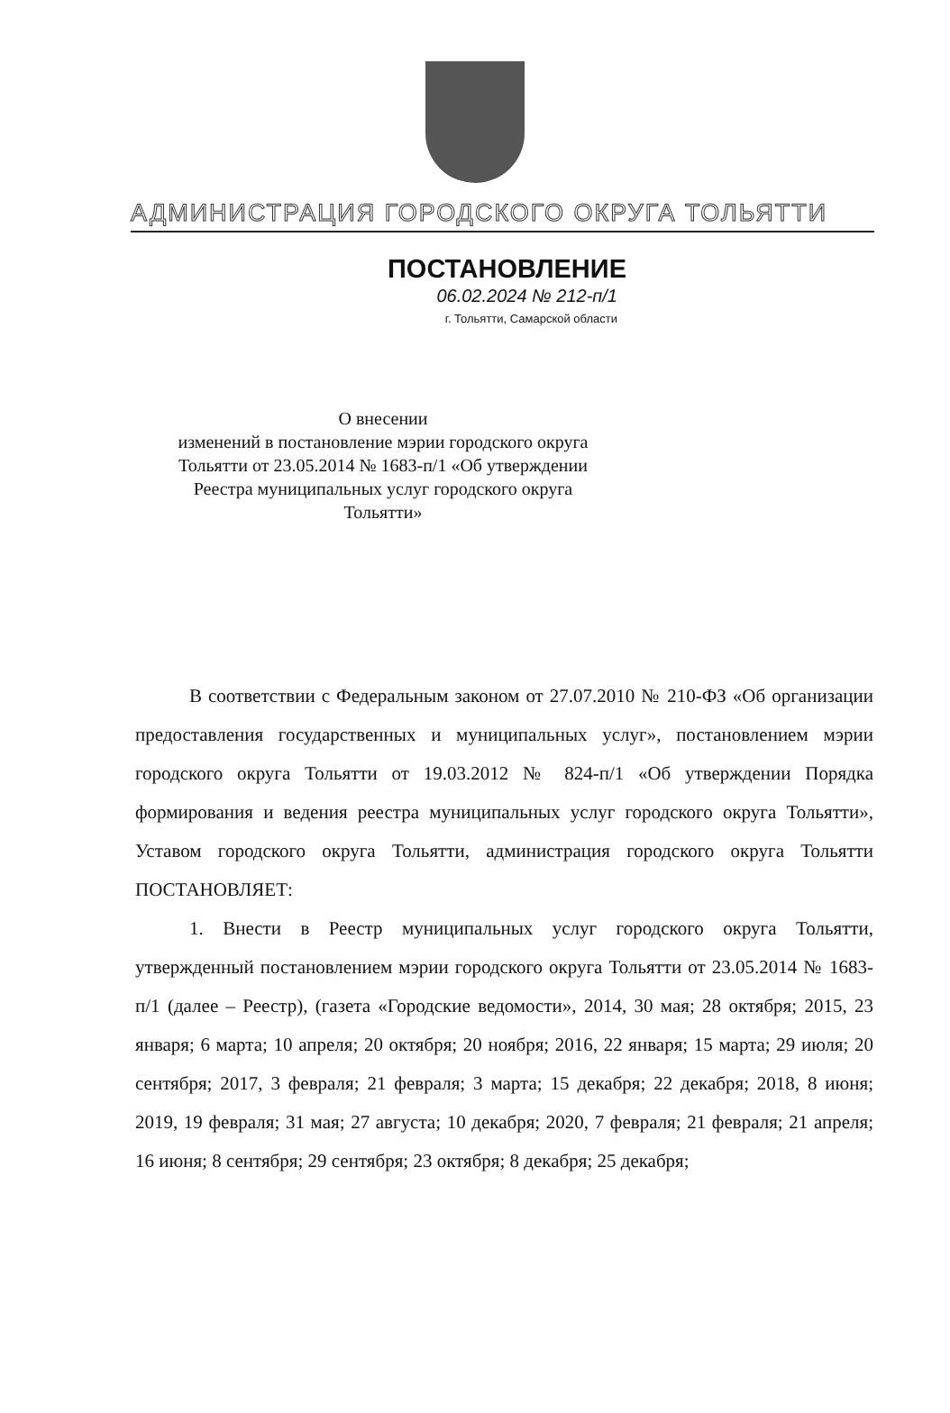АДМИНИСТРАЦИЯ ГОРОДСКОГО ОКРУГА ТОЛЬЯТТИ
ПОСТАНОВЛЕНИЕ
06.02.2024 № 212-п/1
г. Тольятти, Самарской области
О внесении
изменений в постановление мэрии городского округа Тольятти от 23.05.2014 № 1683-п/1 «Об утверждении Реестра муниципальных услуг городского округа Тольятти»
В соответствии с Федеральным законом от 27.07.2010 № 210-ФЗ «Об организации предоставления государственных и муниципальных услуг», постановлением мэрии городского округа Тольятти от 19.03.2012 № 824-п/1 «Об утверждении Порядка формирования и ведения реестра муниципальных услуг городского округа Тольятти», Уставом городского округа Тольятти, администрация городского округа Тольятти ПОСТАНОВЛЯЕТ:
1. Внести в Реестр муниципальных услуг городского округа Тольятти, утвержденный постановлением мэрии городского округа Тольятти от 23.05.2014 № 1683-п/1 (далее – Реестр), (газета «Городские ведомости», 2014, 30 мая; 28 октября; 2015, 23 января; 6 марта; 10 апреля; 20 октября; 20 ноября; 2016, 22 января; 15 марта; 29 июля; 20 сентября; 2017, 3 февраля; 21 февраля; 3 марта; 15 декабря; 22 декабря; 2018, 8 июня; 2019, 19 февраля; 31 мая; 27 августа; 10 декабря; 2020, 7 февраля; 21 февраля; 21 апреля; 16 июня; 8 сентября; 29 сентября; 23 октября; 8 декабря; 25 декабря;